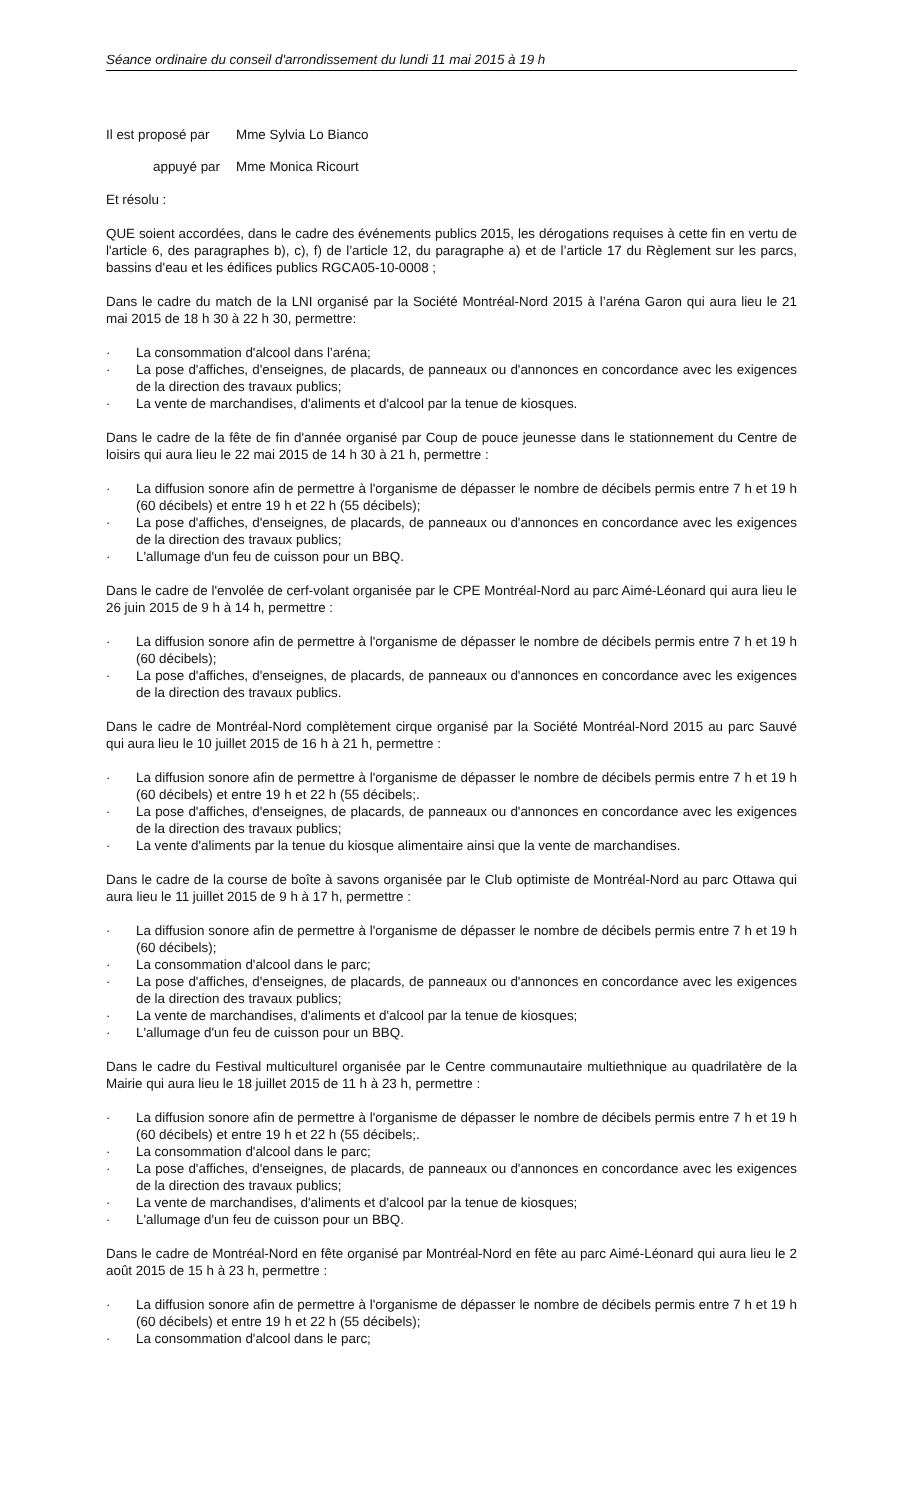Séance ordinaire du conseil d'arrondissement du lundi 11 mai 2015 à 19 h
Il est proposé par Mme Sylvia Lo Bianco
appuyé par Mme Monica Ricourt
Et résolu :
QUE soient accordées, dans le cadre des événements publics 2015, les dérogations requises à cette fin en vertu de l'article 6, des paragraphes b), c), f) de l’article 12, du paragraphe a) et de l’article 17 du Règlement sur les parcs, bassins d'eau et les édifices publics RGCA05-10-0008 ;
Dans le cadre du match de la LNI organisé par la Société Montréal-Nord 2015 à l’aréna Garon qui aura lieu le 21 mai 2015 de 18 h 30 à 22 h 30, permettre:
· La consommation d'alcool dans l’aréna;
· La pose d'affiches, d'enseignes, de placards, de panneaux ou d'annonces en concordance avec les exigences de la direction des travaux publics;
· La vente de marchandises, d'aliments et d'alcool par la tenue de kiosques.
Dans le cadre de la fête de fin d'année organisé par Coup de pouce jeunesse dans le stationnement du Centre de loisirs qui aura lieu le 22 mai 2015 de 14 h 30 à 21 h, permettre :
· La diffusion sonore afin de permettre à l'organisme de dépasser le nombre de décibels permis entre 7 h et 19 h (60 décibels) et entre 19 h et 22 h (55 décibels);
· La pose d'affiches, d'enseignes, de placards, de panneaux ou d'annonces en concordance avec les exigences de la direction des travaux publics;
· L'allumage d'un feu de cuisson pour un BBQ.
Dans le cadre de l'envolée de cerf-volant organisée par le CPE Montréal-Nord au parc Aimé-Léonard qui aura lieu le 26 juin 2015 de 9 h à 14 h, permettre :
· La diffusion sonore afin de permettre à l'organisme de dépasser le nombre de décibels permis entre 7 h et 19 h (60 décibels);
· La pose d'affiches, d'enseignes, de placards, de panneaux ou d'annonces en concordance avec les exigences de la direction des travaux publics.
Dans le cadre de Montréal-Nord complètement cirque organisé par la Société Montréal-Nord 2015 au parc Sauvé qui aura lieu le 10 juillet 2015 de 16 h à 21 h, permettre :
· La diffusion sonore afin de permettre à l'organisme de dépasser le nombre de décibels permis entre 7 h et 19 h (60 décibels) et entre 19 h et 22 h (55 décibels;.
· La pose d'affiches, d'enseignes, de placards, de panneaux ou d'annonces en concordance avec les exigences de la direction des travaux publics;
· La vente d'aliments par la tenue du kiosque alimentaire ainsi que la vente de marchandises.
Dans le cadre de la course de boîte à savons organisée par le Club optimiste de Montréal-Nord au parc Ottawa qui aura lieu le 11 juillet 2015 de 9 h à 17 h, permettre :
· La diffusion sonore afin de permettre à l'organisme de dépasser le nombre de décibels permis entre 7 h et 19 h (60 décibels);
· La consommation d'alcool dans le parc;
· La pose d'affiches, d'enseignes, de placards, de panneaux ou d'annonces en concordance avec les exigences de la direction des travaux publics;
· La vente de marchandises, d'aliments et d'alcool par la tenue de kiosques;
· L'allumage d'un feu de cuisson pour un BBQ.
Dans le cadre du Festival multiculturel organisée par le Centre communautaire multiethnique au quadrilatère de la Mairie qui aura lieu le 18 juillet 2015 de 11 h à 23 h, permettre :
· La diffusion sonore afin de permettre à l'organisme de dépasser le nombre de décibels permis entre 7 h et 19 h (60 décibels) et entre 19 h et 22 h (55 décibels;.
· La consommation d'alcool dans le parc;
· La pose d'affiches, d'enseignes, de placards, de panneaux ou d'annonces en concordance avec les exigences de la direction des travaux publics;
· La vente de marchandises, d'aliments et d'alcool par la tenue de kiosques;
· L'allumage d'un feu de cuisson pour un BBQ.
Dans le cadre de Montréal-Nord en fête organisé par Montréal-Nord en fête au parc Aimé-Léonard qui aura lieu le 2 août 2015 de 15 h à 23 h, permettre :
· La diffusion sonore afin de permettre à l'organisme de dépasser le nombre de décibels permis entre 7 h et 19 h (60 décibels) et entre 19 h et 22 h (55 décibels);
· La consommation d'alcool dans le parc;